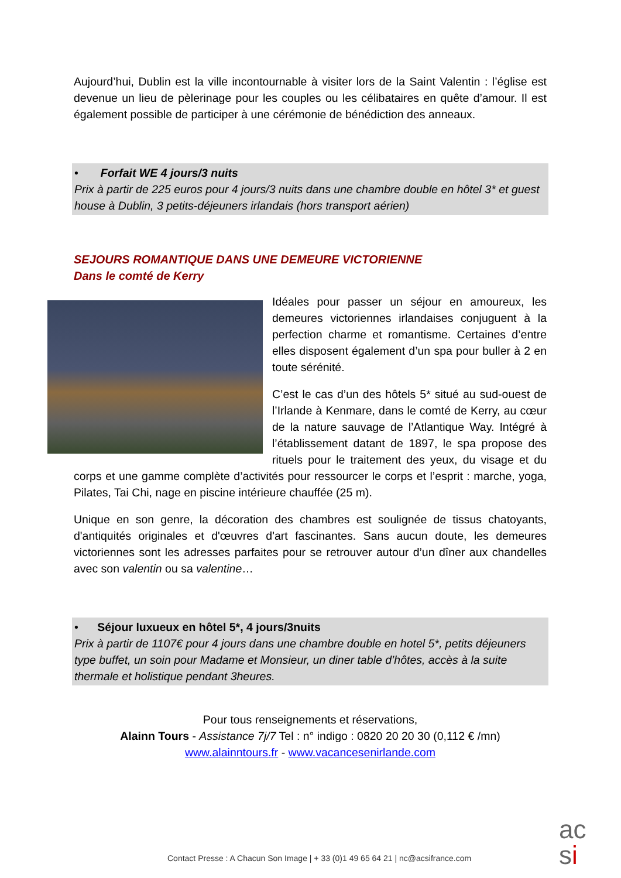Aujourd’hui, Dublin est la ville incontournable à visiter lors de la Saint Valentin : l’église est devenue un lieu de pèlerinage pour les couples ou les célibataires en quête d’amour. Il est également possible de participer à une cérémonie de bénédiction des anneaux.
• Forfait WE 4 jours/3 nuits
Prix à partir de 225 euros pour 4 jours/3 nuits dans une chambre double en hôtel 3* et guest house à Dublin, 3 petits-déjeuners irlandais (hors transport aérien)
SEJOURS ROMANTIQUE DANS UNE DEMEURE VICTORIENNE
Dans le comté de Kerry
Idéales pour passer un séjour en amoureux, les demeures victoriennes irlandaises conjuguent à la perfection charme et romantisme. Certaines d’entre elles disposent également d’un spa pour buller à 2 en toute sérénité.
C’est le cas d’un des hôtels 5* situé au sud-ouest de l’Irlande à Kenmare, dans le comté de Kerry, au cœur de la nature sauvage de l’Atlantique Way. Intégré à l’établissement datant de 1897, le spa propose des rituels pour le traitement des yeux, du visage et du corps et une gamme complète d’activités pour ressourcer le corps et l’esprit : marche, yoga, Pilates, Tai Chi, nage en piscine intérieure chauffée (25 m).
Unique en son genre, la décoration des chambres est soulignée de tissus chatoyants, d'antiquités originales et d'œuvres d'art fascinantes. Sans aucun doute, les demeures victoriennes sont les adresses parfaites pour se retrouver autour d’un dîner aux chandelles avec son valentin ou sa valentine…
• Séjour luxueux en hôtel 5*, 4 jours/3nuits
Prix à partir de 1107€ pour 4 jours dans une chambre double en hotel 5*, petits déjeuners type buffet, un soin pour Madame et Monsieur, un diner table d’hôtes, accès à la suite thermale et holistique pendant 3heures.
Pour tous renseignements et réservations,
Alainn Tours - Assistance 7j/7 Tel : n° indigo : 0820 20 20 30 (0,112 € /mn)
www.alainntours.fr - www.vacancesenirlande.com
Contact Presse : A Chacun Son Image | + 33 (0)1 49 65 64 21 | nc@acsifrance.com
ac
si